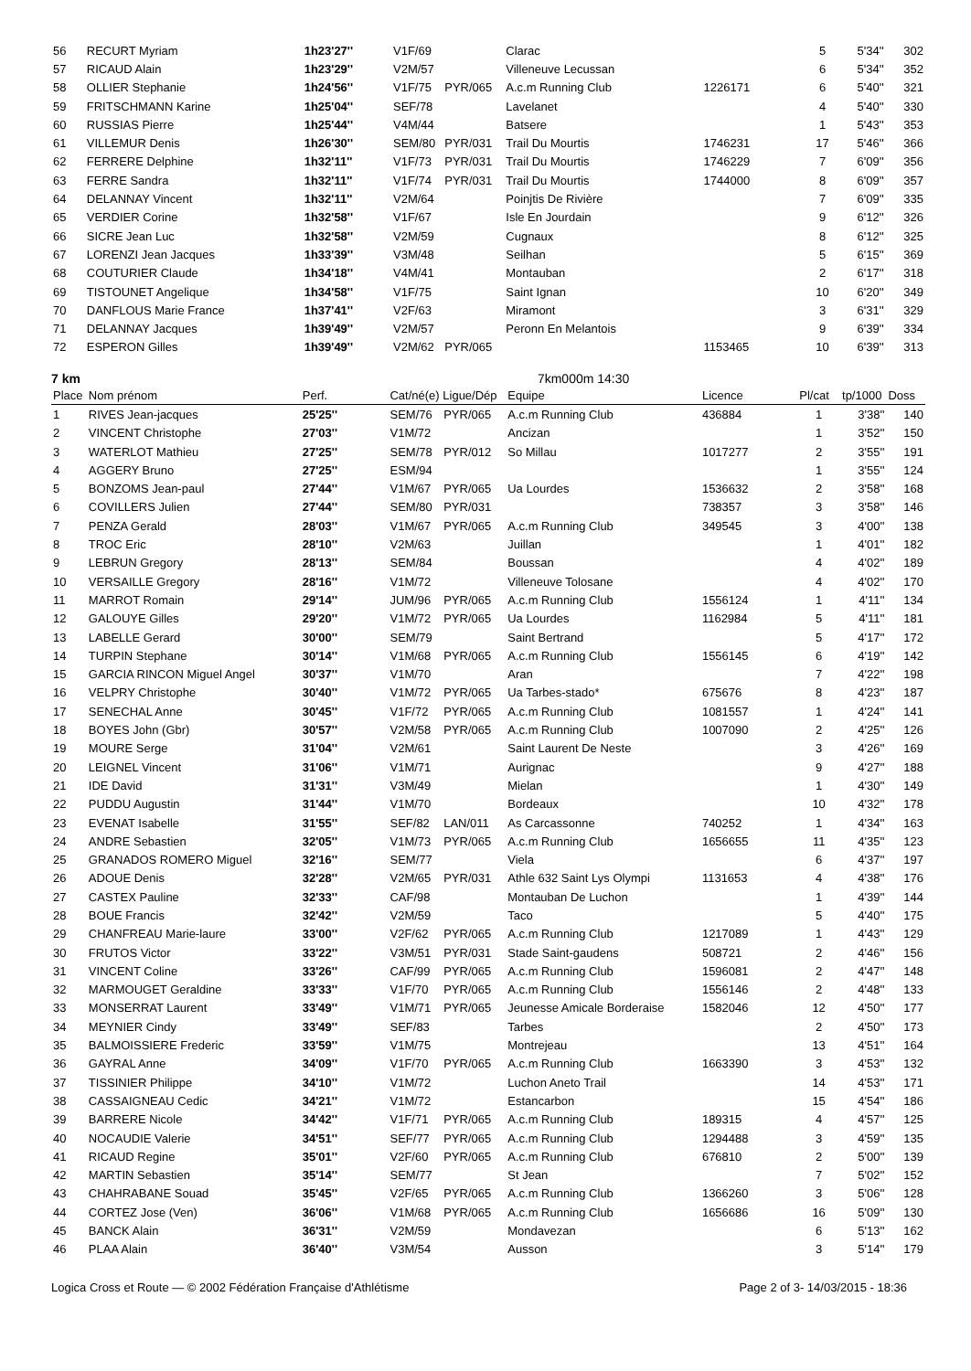| 56 | RECURT Myriam | 1h23'27'' | V1F/69 | | Clarac | | 5 | 5'34'' | 302 |
| 57 | RICAUD Alain | 1h23'29'' | V2M/57 | | Villeneuve Lecussan | | 6 | 5'34'' | 352 |
| 58 | OLLIER Stephanie | 1h24'56'' | V1F/75 | PYR/065 | A.c.m Running Club | 1226171 | 6 | 5'40'' | 321 |
| 59 | FRITSCHMANN Karine | 1h25'04'' | SEF/78 | | Lavelanet | | 4 | 5'40'' | 330 |
| 60 | RUSSIAS Pierre | 1h25'44'' | V4M/44 | | Batsere | | 1 | 5'43'' | 353 |
| 61 | VILLEMUR Denis | 1h26'30'' | SEM/80 | PYR/031 | Trail Du Mourtis | 1746231 | 17 | 5'46'' | 366 |
| 62 | FERRERE Delphine | 1h32'11'' | V1F/73 | PYR/031 | Trail Du Mourtis | 1746229 | 7 | 6'09'' | 356 |
| 63 | FERRE Sandra | 1h32'11'' | V1F/74 | PYR/031 | Trail Du Mourtis | 1744000 | 8 | 6'09'' | 357 |
| 64 | DELANNAY Vincent | 1h32'11'' | V2M/64 | | Poinjtis De Rivière | | 7 | 6'09'' | 335 |
| 65 | VERDIER Corine | 1h32'58'' | V1F/67 | | Isle En Jourdain | | 9 | 6'12'' | 326 |
| 66 | SICRE Jean Luc | 1h32'58'' | V2M/59 | | Cugnaux | | 8 | 6'12'' | 325 |
| 67 | LORENZI Jean Jacques | 1h33'39'' | V3M/48 | | Seilhan | | 5 | 6'15'' | 369 |
| 68 | COUTURIER Claude | 1h34'18'' | V4M/41 | | Montauban | | 2 | 6'17'' | 318 |
| 69 | TISTOUNET Angelique | 1h34'58'' | V1F/75 | | Saint Ignan | | 10 | 6'20'' | 349 |
| 70 | DANFLOUS Marie France | 1h37'41'' | V2F/63 | | Miramont | | 3 | 6'31'' | 329 |
| 71 | DELANNAY Jacques | 1h39'49'' | V2M/57 | | Peronn En Melantois | | 9 | 6'39'' | 334 |
| 72 | ESPERON Gilles | 1h39'49'' | V2M/62 | PYR/065 | | 1153465 | 10 | 6'39'' | 313 |
7 km 7km000m 14:30
| Place | Nom prénom | Perf. | Cat/né(e) Ligue/Dép | | Equipe | Licence | Pl/cat | tp/1000 | Doss |
| --- | --- | --- | --- | --- | --- | --- | --- | --- | --- |
| 1 | RIVES Jean-jacques | 25'25'' | SEM/76 | PYR/065 | A.c.m Running Club | 436884 | 1 | 3'38'' | 140 |
| 2 | VINCENT Christophe | 27'03'' | V1M/72 | | Ancizan | | 1 | 3'52'' | 150 |
| 3 | WATERLOT Mathieu | 27'25'' | SEM/78 | PYR/012 | So Millau | 1017277 | 2 | 3'55'' | 191 |
| 4 | AGGERY Bruno | 27'25'' | ESM/94 | | | | 1 | 3'55'' | 124 |
| 5 | BONZOMS Jean-paul | 27'44'' | V1M/67 | PYR/065 | Ua Lourdes | 1536632 | 2 | 3'58'' | 168 |
| 6 | COVILLERS Julien | 27'44'' | SEM/80 | PYR/031 | | 738357 | 3 | 3'58'' | 146 |
| 7 | PENZA Gerald | 28'03'' | V1M/67 | PYR/065 | A.c.m Running Club | 349545 | 3 | 4'00'' | 138 |
| 8 | TROC Eric | 28'10'' | V2M/63 | | Juillan | | 1 | 4'01'' | 182 |
| 9 | LEBRUN Gregory | 28'13'' | SEM/84 | | Boussan | | 4 | 4'02'' | 189 |
| 10 | VERSAILLE Gregory | 28'16'' | V1M/72 | | Villeneuve Tolosane | | 4 | 4'02'' | 170 |
| 11 | MARROT Romain | 29'14'' | JUM/96 | PYR/065 | A.c.m Running Club | 1556124 | 1 | 4'11'' | 134 |
| 12 | GALOUYE Gilles | 29'20'' | V1M/72 | PYR/065 | Ua Lourdes | 1162984 | 5 | 4'11'' | 181 |
| 13 | LABELLE Gerard | 30'00'' | SEM/79 | | Saint Bertrand | | 5 | 4'17'' | 172 |
| 14 | TURPIN Stephane | 30'14'' | V1M/68 | PYR/065 | A.c.m Running Club | 1556145 | 6 | 4'19'' | 142 |
| 15 | GARCIA RINCON Miguel Angel | 30'37'' | V1M/70 | | Aran | | 7 | 4'22'' | 198 |
| 16 | VELPRY Christophe | 30'40'' | V1M/72 | PYR/065 | Ua Tarbes-stado* | 675676 | 8 | 4'23'' | 187 |
| 17 | SENECHAL Anne | 30'45'' | V1F/72 | PYR/065 | A.c.m Running Club | 1081557 | 1 | 4'24'' | 141 |
| 18 | BOYES John (Gbr) | 30'57'' | V2M/58 | PYR/065 | A.c.m Running Club | 1007090 | 2 | 4'25'' | 126 |
| 19 | MOURE Serge | 31'04'' | V2M/61 | | Saint Laurent De Neste | | 3 | 4'26'' | 169 |
| 20 | LEIGNEL Vincent | 31'06'' | V1M/71 | | Aurignac | | 9 | 4'27'' | 188 |
| 21 | IDE David | 31'31'' | V3M/49 | | Mielan | | 1 | 4'30'' | 149 |
| 22 | PUDDU Augustin | 31'44'' | V1M/70 | | Bordeaux | | 10 | 4'32'' | 178 |
| 23 | EVENAT Isabelle | 31'55'' | SEF/82 | LAN/011 | As Carcassonne | 740252 | 1 | 4'34'' | 163 |
| 24 | ANDRE Sebastien | 32'05'' | V1M/73 | PYR/065 | A.c.m Running Club | 1656655 | 11 | 4'35'' | 123 |
| 25 | GRANADOS ROMERO Miguel | 32'16'' | SEM/77 | | Viela | | 6 | 4'37'' | 197 |
| 26 | ADOUE Denis | 32'28'' | V2M/65 | PYR/031 | Athle 632 Saint Lys Olympi | 1131653 | 4 | 4'38'' | 176 |
| 27 | CASTEX Pauline | 32'33'' | CAF/98 | | Montauban De Luchon | | 1 | 4'39'' | 144 |
| 28 | BOUE Francis | 32'42'' | V2M/59 | | Taco | | 5 | 4'40'' | 175 |
| 29 | CHANFREAU Marie-laure | 33'00'' | V2F/62 | PYR/065 | A.c.m Running Club | 1217089 | 1 | 4'43'' | 129 |
| 30 | FRUTOS Victor | 33'22'' | V3M/51 | PYR/031 | Stade Saint-gaudens | 508721 | 2 | 4'46'' | 156 |
| 31 | VINCENT Coline | 33'26'' | CAF/99 | PYR/065 | A.c.m Running Club | 1596081 | 2 | 4'47'' | 148 |
| 32 | MARMOUGET Geraldine | 33'33'' | V1F/70 | PYR/065 | A.c.m Running Club | 1556146 | 2 | 4'48'' | 133 |
| 33 | MONSERRAT Laurent | 33'49'' | V1M/71 | PYR/065 | Jeunesse Amicale Borderaise | 1582046 | 12 | 4'50'' | 177 |
| 34 | MEYNIER Cindy | 33'49'' | SEF/83 | | Tarbes | | 2 | 4'50'' | 173 |
| 35 | BALMOISSIERE Frederic | 33'59'' | V1M/75 | | Montrejeau | | 13 | 4'51'' | 164 |
| 36 | GAYRAL Anne | 34'09'' | V1F/70 | PYR/065 | A.c.m Running Club | 1663390 | 3 | 4'53'' | 132 |
| 37 | TISSINIER Philippe | 34'10'' | V1M/72 | | Luchon Aneto Trail | | 14 | 4'53'' | 171 |
| 38 | CASSAIGNEAU Cedic | 34'21'' | V1M/72 | | Estancarbon | | 15 | 4'54'' | 186 |
| 39 | BARRERE Nicole | 34'42'' | V1F/71 | PYR/065 | A.c.m Running Club | 189315 | 4 | 4'57'' | 125 |
| 40 | NOCAUDIE Valerie | 34'51'' | SEF/77 | PYR/065 | A.c.m Running Club | 1294488 | 3 | 4'59'' | 135 |
| 41 | RICAUD Regine | 35'01'' | V2F/60 | PYR/065 | A.c.m Running Club | 676810 | 2 | 5'00'' | 139 |
| 42 | MARTIN Sebastien | 35'14'' | SEM/77 | | St Jean | | 7 | 5'02'' | 152 |
| 43 | CHAHRABANE Souad | 35'45'' | V2F/65 | PYR/065 | A.c.m Running Club | 1366260 | 3 | 5'06'' | 128 |
| 44 | CORTEZ Jose (Ven) | 36'06'' | V1M/68 | PYR/065 | A.c.m Running Club | 1656686 | 16 | 5'09'' | 130 |
| 45 | BANCK Alain | 36'31'' | V2M/59 | | Mondavezan | | 6 | 5'13'' | 162 |
| 46 | PLAA Alain | 36'40'' | V3M/54 | | Ausson | | 3 | 5'14'' | 179 |
Logica Cross et Route — © 2002 Fédération Française d'Athlétisme Page 2 of 3- 14/03/2015 - 18:36